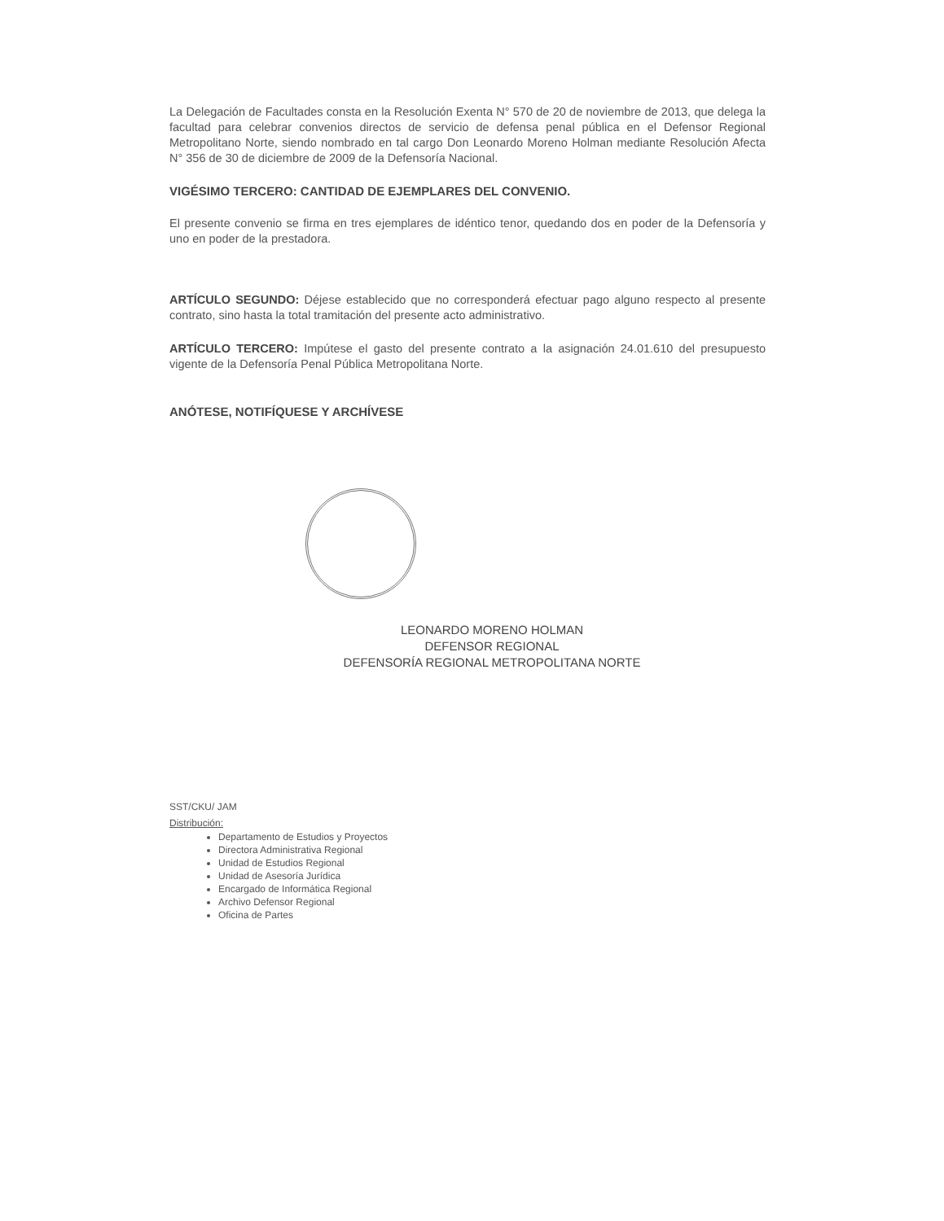La Delegación de Facultades consta en la Resolución Exenta N° 570 de 20 de noviembre de 2013, que delega la facultad para celebrar convenios directos de servicio de defensa penal pública en el Defensor Regional Metropolitano Norte, siendo nombrado en tal cargo Don Leonardo Moreno Holman mediante Resolución Afecta N° 356 de 30 de diciembre de 2009 de la Defensoría Nacional.
VIGÉSIMO TERCERO: CANTIDAD DE EJEMPLARES DEL CONVENIO.
El presente convenio se firma en tres ejemplares de idéntico tenor, quedando dos en poder de la Defensoría y uno en poder de la prestadora.
ARTÍCULO SEGUNDO: Déjese establecido que no corresponderá efectuar pago alguno respecto al presente contrato, sino hasta la total tramitación del presente acto administrativo.
ARTÍCULO TERCERO: Impútese el gasto del presente contrato a la asignación 24.01.610 del presupuesto vigente de la Defensoría Penal Pública Metropolitana Norte.
ANÓTESE, NOTIFÍQUESE Y ARCHÍVESE
LEONARDO MORENO HOLMAN
DEFENSOR REGIONAL
DEFENSORÍA REGIONAL METROPOLITANA NORTE
SST/CKU/ JAM
Distribución:
Departamento de Estudios y Proyectos
Directora Administrativa Regional
Unidad de Estudios Regional
Unidad de Asesoría Jurídica
Encargado de Informática Regional
Archivo Defensor Regional
Oficina de Partes